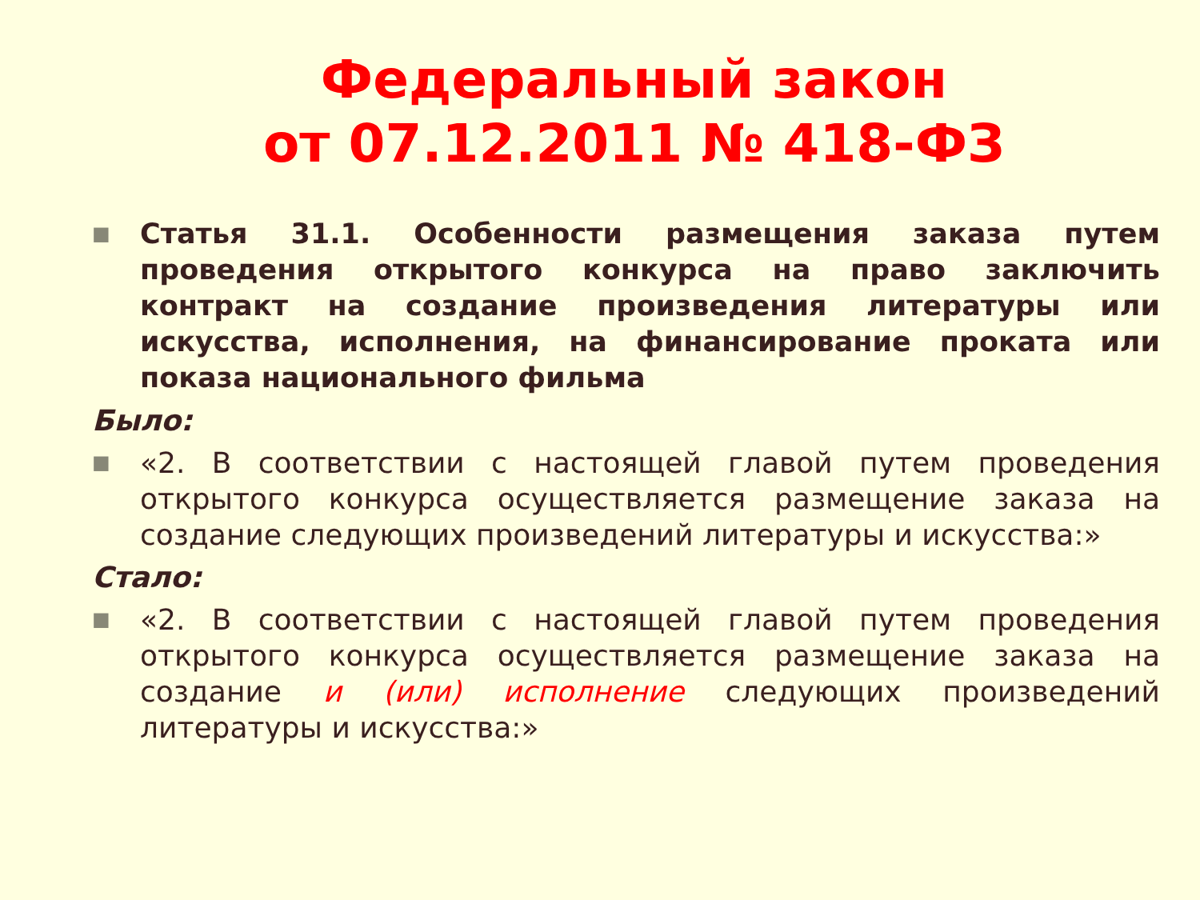Федеральный закон
от 07.12.2011 № 418-ФЗ
■
Статья 31.1. Особенности размещения заказа путем проведения открытого конкурса на право заключить контракт на создание произведения литературы или искусства, исполнения, на финансирование проката или показа национального фильма
Было:
■
«2. В соответствии с настоящей главой путем проведения открытого конкурса осуществляется размещение заказа на создание следующих произведений литературы и искусства:»
Стало:
■
«2. В соответствии с настоящей главой путем проведения открытого конкурса осуществляется размещение заказа на создание и (или) исполнение следующих произведений литературы и искусства:»